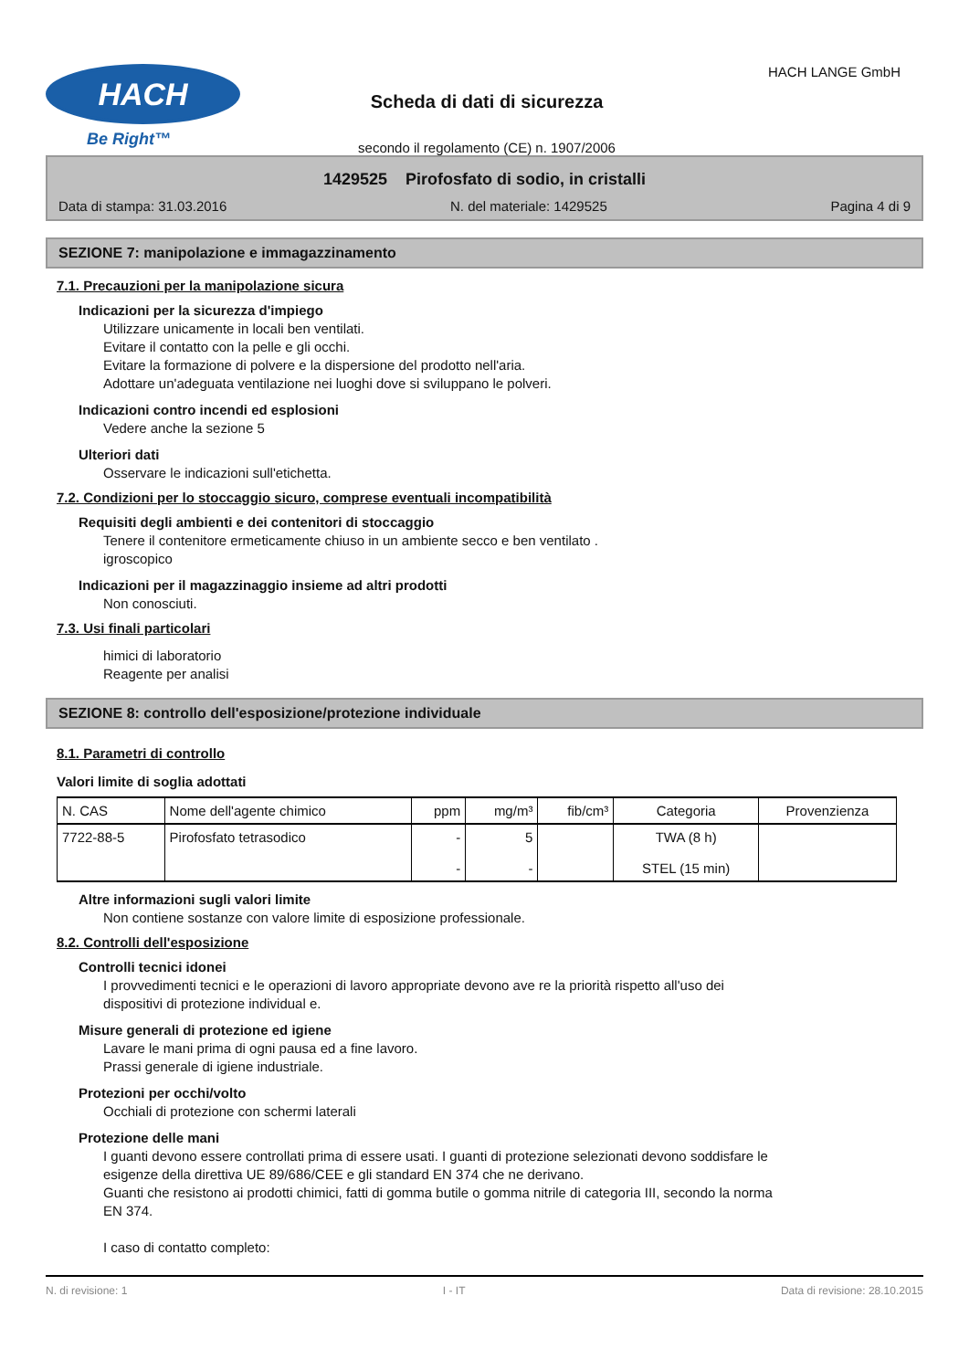HACH
Be Right™
Scheda di dati di sicurezza
secondo il regolamento (CE) n. 1907/2006
HACH LANGE GmbH
1429525 Pirofosfato di sodio, in cristalli
Data di stampa: 31.03.2016 N. del materiale: 1429525 Pagina 4 di 9
SEZIONE 7: manipolazione e immagazzinamento
7.1. Precauzioni per la manipolazione sicura
Indicazioni per la sicurezza d'impiego
Utilizzare unicamente in locali ben ventilati.
Evitare il contatto con la pelle e gli occhi.
Evitare la formazione di polvere e la dispersione del prodotto nell'aria.
Adottare un'adeguata ventilazione nei luoghi dove si sviluppano le polveri.
Indicazioni contro incendi ed esplosioni
Vedere anche la sezione 5
Ulteriori dati
Osservare le indicazioni sull'etichetta.
7.2. Condizioni per lo stoccaggio sicuro, comprese eventuali incompatibilità
Requisiti degli ambienti e dei contenitori di stoccaggio
Tenere il contenitore ermeticamente chiuso in un ambiente secco e ben ventilato .
igroscopico
Indicazioni per il magazzinaggio insieme ad altri prodotti
Non conosciuti.
7.3. Usi finali particolari
himici di laboratorio
Reagente per analisi
SEZIONE 8: controllo dell'esposizione/protezione individuale
8.1. Parametri di controllo
Valori limite di soglia adottati
| N. CAS | Nome dell'agente chimico | ppm | mg/m³ | fib/cm³ | Categoria | Provenzienza |
| --- | --- | --- | --- | --- | --- | --- |
| 7722-88-5 | Pirofosfato tetrasodico | - - | 5 - | | TWA (8 h) STEL (15 min) | |
Altre informazioni sugli valori limite
Non contiene sostanze con valore limite di esposizione professionale.
8.2. Controlli dell'esposizione
Controlli tecnici idonei
I provvedimenti tecnici e le operazioni di lavoro appropriate devono ave re la priorità rispetto all'uso dei
dispositivi di protezione individual e.
Misure generali di protezione ed igiene
Lavare le mani prima di ogni pausa ed a fine lavoro.
Prassi generale di igiene industriale.
Protezioni per occhi/volto
Occhiali di protezione con schermi laterali
Protezione delle mani
I guanti devono essere controllati prima di essere usati. I guanti di protezione selezionati devono soddisfare le
esigenze della direttiva UE 89/686/CEE e gli standard EN 374 che ne derivano.
Guanti che resistono ai prodotti chimici, fatti di gomma butile o gomma nitrile di categoria III, secondo la norma
EN 374.
I caso di contatto completo:
N. di revisione: 1 I - IT Data di revisione: 28.10.2015